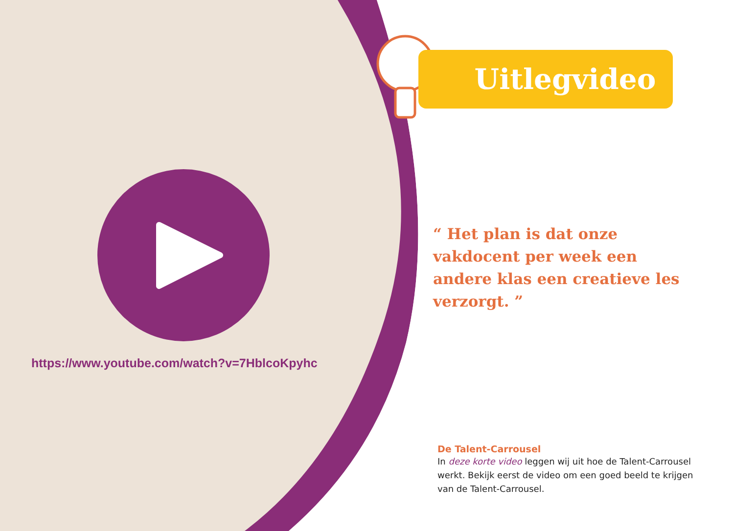https://www.youtube.com/watch?v=7HblcoKpyhc
Uitlegvideo
“ Het plan is dat onze vakdocent per week een andere klas een creatieve les verzorgt. ”
De Talent-Carrousel
In deze korte video leggen wij uit hoe de Talent-Carrousel werkt. Bekijk eerst de video om een goed beeld te krijgen van de Talent-Carrousel.